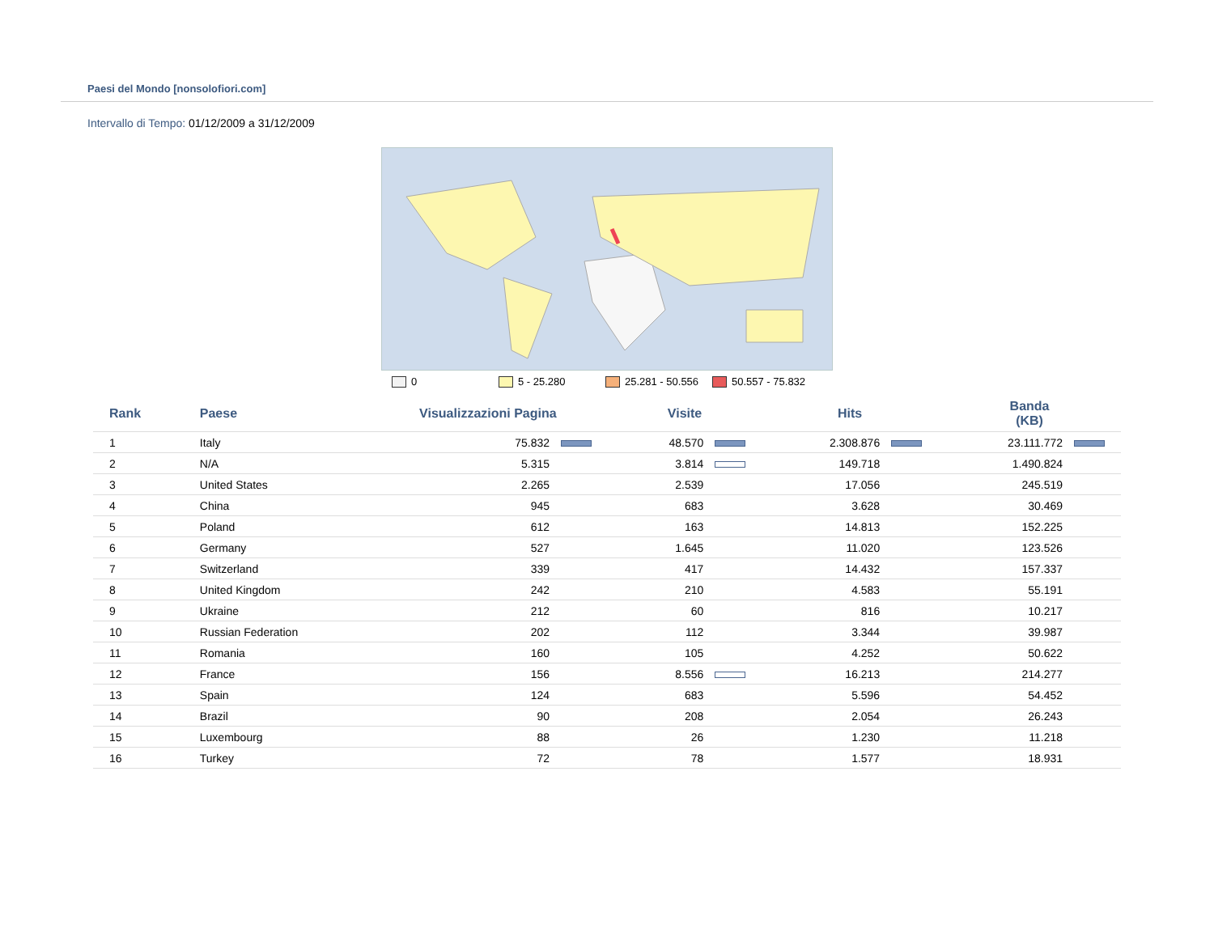Paesi del Mondo [nonsolofiori.com]
Intervallo di Tempo: 01/12/2009 a 31/12/2009
0 5 - 25.280 25.281 - 50.556 50.557 - 75.832
| Rank | Paese | Visualizzazioni Pagina | Visite | Hits | Banda (KB) |
| --- | --- | --- | --- | --- | --- |
| 1 | Italy | 75.832 | 48.570 | 2.308.876 | 23.111.772 |
| 2 | N/A | 5.315 | 3.814 | 149.718 | 1.490.824 |
| 3 | United States | 2.265 | 2.539 | 17.056 | 245.519 |
| 4 | China | 945 | 683 | 3.628 | 30.469 |
| 5 | Poland | 612 | 163 | 14.813 | 152.225 |
| 6 | Germany | 527 | 1.645 | 11.020 | 123.526 |
| 7 | Switzerland | 339 | 417 | 14.432 | 157.337 |
| 8 | United Kingdom | 242 | 210 | 4.583 | 55.191 |
| 9 | Ukraine | 212 | 60 | 816 | 10.217 |
| 10 | Russian Federation | 202 | 112 | 3.344 | 39.987 |
| 11 | Romania | 160 | 105 | 4.252 | 50.622 |
| 12 | France | 156 | 8.556 | 16.213 | 214.277 |
| 13 | Spain | 124 | 683 | 5.596 | 54.452 |
| 14 | Brazil | 90 | 208 | 2.054 | 26.243 |
| 15 | Luxembourg | 88 | 26 | 1.230 | 11.218 |
| 16 | Turkey | 72 | 78 | 1.577 | 18.931 |